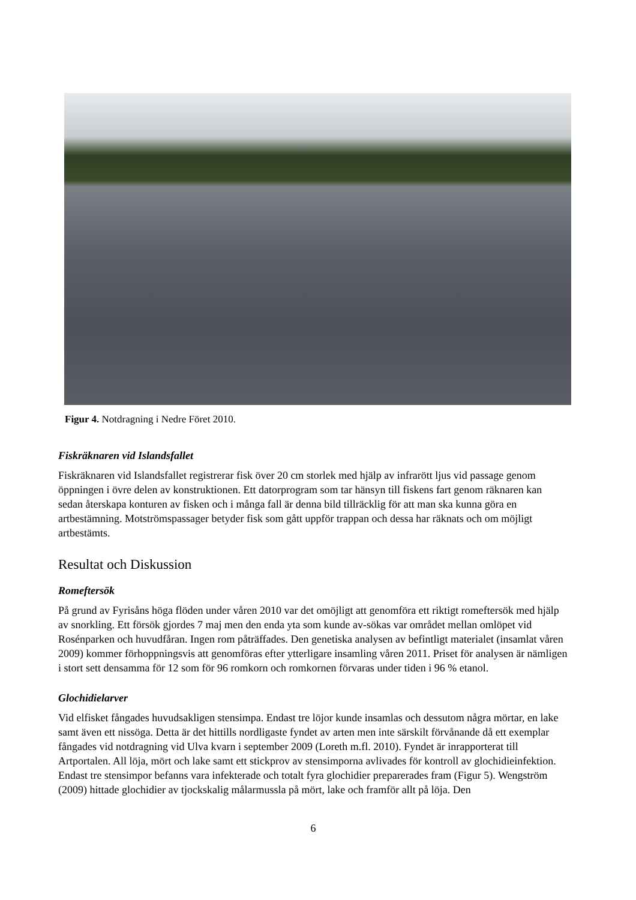Figur 4. Notdragning i Nedre Föret 2010.
Fiskräknaren vid Islandsfallet
Fiskräknaren vid Islandsfallet registrerar fisk över 20 cm storlek med hjälp av infrarött ljus vid passage genom öppningen i övre delen av konstruktionen. Ett datorprogram som tar hänsyn till fiskens fart genom räknaren kan sedan återskapa konturen av fisken och i många fall är denna bild tillräcklig för att man ska kunna göra en artbestämning. Motströmspassager betyder fisk som gått uppför trappan och dessa har räknats och om möjligt artbestämts.
Resultat och Diskussion
Romeftersök
På grund av Fyrisåns höga flöden under våren 2010 var det omöjligt att genomföra ett riktigt romeftersök med hjälp av snorkling. Ett försök gjordes 7 maj men den enda yta som kunde av-sökas var området mellan omlöpet vid Rosénparken och huvudfåran. Ingen rom påträffades. Den genetiska analysen av befintligt materialet (insamlat våren 2009) kommer förhoppningsvis att genomföras efter ytterligare insamling våren 2011. Priset för analysen är nämligen i stort sett densamma för 12 som för 96 romkorn och romkornen förvaras under tiden i 96 % etanol.
Glochidielarver
Vid elfisket fångades huvudsakligen stensimpa. Endast tre löjor kunde insamlas och dessutom några mörtar, en lake samt även ett nissöga. Detta är det hittills nordligaste fyndet av arten men inte särskilt förvånande då ett exemplar fångades vid notdragning vid Ulva kvarn i september 2009 (Loreth m.fl. 2010). Fyndet är inrapporterat till Artportalen. All löja, mört och lake samt ett stickprov av stensimporna avlivades för kontroll av glochidieinfektion. Endast tre stensimpor befanns vara infekterade och totalt fyra glochidier preparerades fram (Figur 5). Wengström (2009) hittade glochidier av tjockskalig målarmussla på mört, lake och framför allt på löja. Den
6